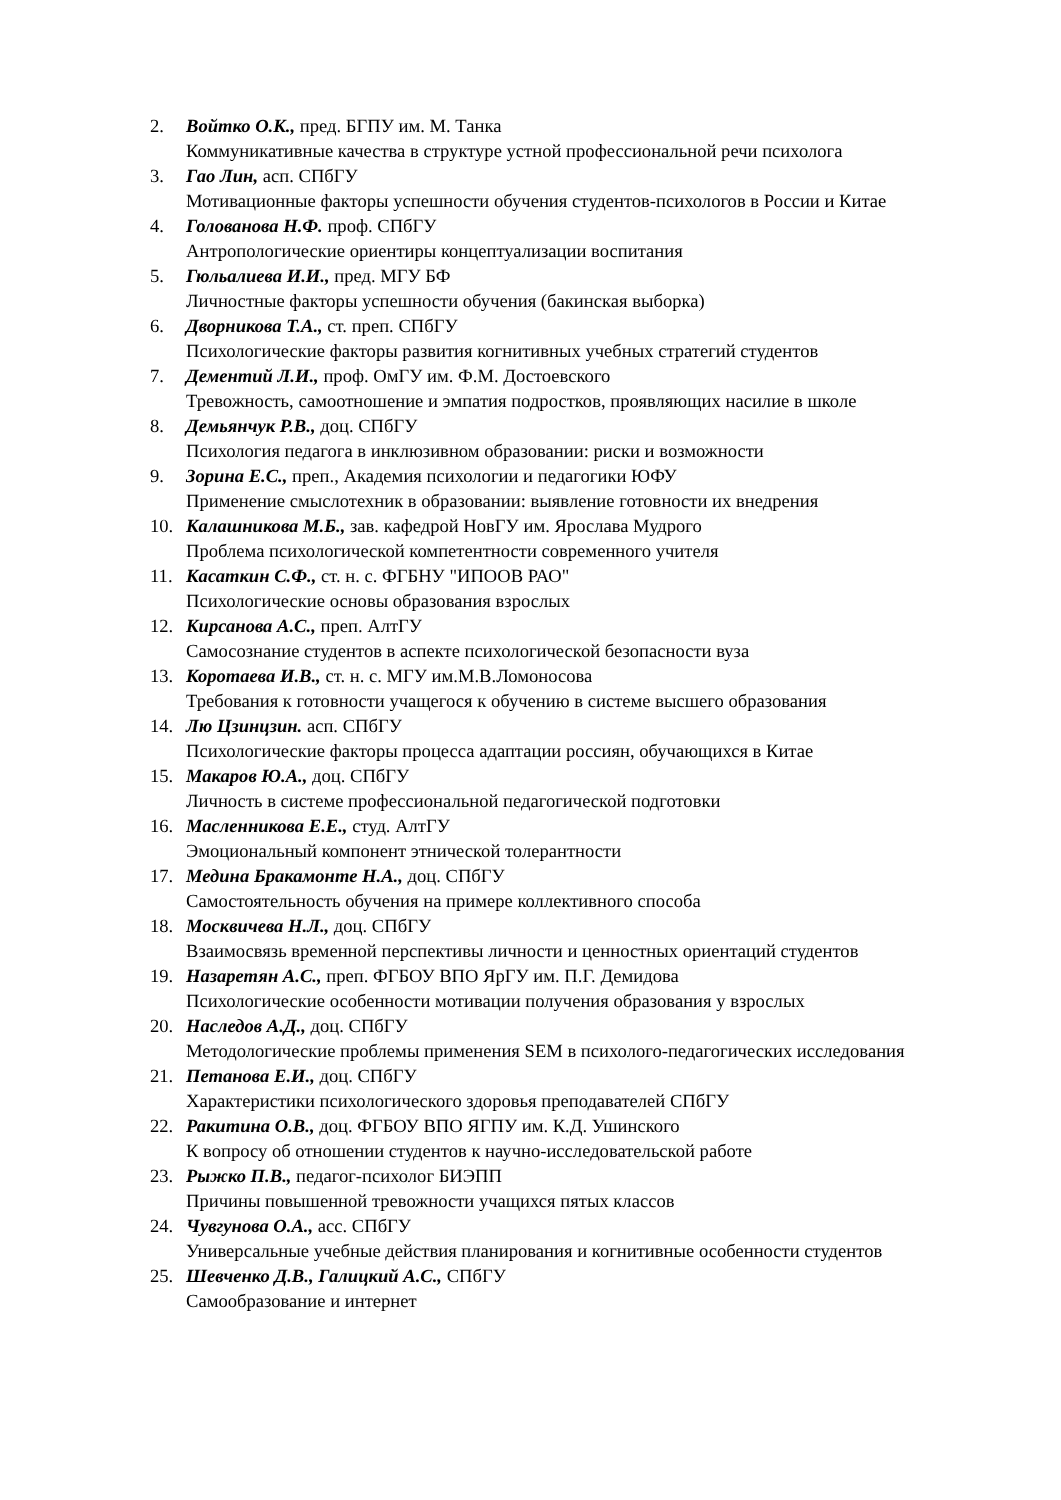2. Войтко О.К., пред. БГПУ им. М. Танка
Коммуникативные качества в структуре устной профессиональной речи психолога
3. Гао Лин, асп. СПбГУ
Мотивационные факторы успешности обучения студентов-психологов в России и Китае
4. Голованова Н.Ф. проф. СПбГУ
Антропологические ориентиры концептуализации воспитания
5. Гюльалиева И.И., пред. МГУ БФ
Личностные факторы успешности обучения (бакинская выборка)
6. Дворникова Т.А., ст. преп. СПбГУ
Психологические факторы развития когнитивных учебных стратегий студентов
7. Дементий Л.И., проф. ОмГУ им. Ф.М. Достоевского
Тревожность, самоотношение и эмпатия подростков, проявляющих насилие в школе
8. Демьянчук Р.В., доц. СПбГУ
Психология педагога в инклюзивном образовании: риски и возможности
9. Зорина Е.С., преп., Академия психологии и педагогики ЮФУ
Применение смыслотехник в образовании: выявление готовности их внедрения
10. Калашникова М.Б., зав. кафедрой НовГУ им. Ярослава Мудрого
Проблема психологической компетентности современного учителя
11. Касаткин С.Ф., ст. н. с. ФГБНУ "ИПООВ РАО"
Психологические основы образования взрослых
12. Кирсанова А.С., преп. АлтГУ
Самосознание студентов в аспекте психологической безопасности вуза
13. Коротаева И.В., ст. н. с. МГУ им.М.В.Ломоносова
Требования к готовности учащегося к обучению в системе высшего образования
14. Лю Цзинцзин. асп. СПбГУ
Психологические факторы процесса адаптации россиян, обучающихся в Китае
15. Макаров Ю.А., доц. СПбГУ
Личность в системе профессиональной педагогической подготовки
16. Масленникова Е.Е., студ. АлтГУ
Эмоциональный компонент этнической толерантности
17. Медина Бракамонте Н.А., доц. СПбГУ
Самостоятельность обучения на примере коллективного способа
18. Москвичева Н.Л., доц. СПбГУ
Взаимосвязь временной перспективы личности и ценностных ориентаций студентов
19. Назаретян А.С., преп. ФГБОУ ВПО ЯрГУ им. П.Г. Демидова
Психологические особенности мотивации получения образования у взрослых
20. Наследов А.Д., доц. СПбГУ
Методологические проблемы применения SEM в психолого-педагогических исследования
21. Петанова Е.И., доц. СПбГУ
Характеристики психологического здоровья преподавателей СПбГУ
22. Ракитина О.В., доц. ФГБОУ ВПО ЯГПУ им. К.Д. Ушинского
К вопросу об отношении студентов к научно-исследовательской работе
23. Рыжко П.В., педагог-психолог БИЭПП
Причины повышенной тревожности учащихся пятых классов
24. Чувгунова О.А., асс. СПбГУ
Универсальные учебные действия планирования и когнитивные особенности студентов
25. Шевченко Д.В., Галицкий А.С., СПбГУ
Самообразование и интернет